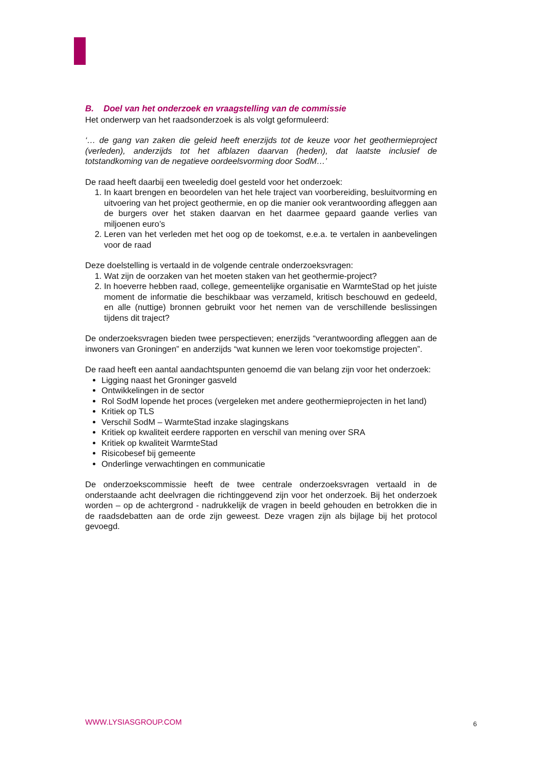B. Doel van het onderzoek en vraagstelling van de commissie
Het onderwerp van het raadsonderzoek is als volgt geformuleerd:
‘… de gang van zaken die geleid heeft enerzijds tot de keuze voor het geothermieproject (verleden), anderzijds tot het afblazen daarvan (heden), dat laatste inclusief de totstandkoming van de negatieve oordeelsvorming door SodM…’
De raad heeft daarbij een tweeledig doel gesteld voor het onderzoek:
1. In kaart brengen en beoordelen van het hele traject van voorbereiding, besluitvorming en uitvoering van het project geothermie, en op die manier ook verantwoording afleggen aan de burgers over het staken daarvan en het daarmee gepaard gaande verlies van miljoenen euro’s
2. Leren van het verleden met het oog op de toekomst, e.e.a. te vertalen in aanbevelingen voor de raad
Deze doelstelling is vertaald in de volgende centrale onderzoeksvragen:
1. Wat zijn de oorzaken van het moeten staken van het geothermie-project?
2. In hoeverre hebben raad, college, gemeentelijke organisatie en WarmteStad op het juiste moment de informatie die beschikbaar was verzameld, kritisch beschouwd en gedeeld, en alle (nuttige) bronnen gebruikt voor het nemen van de verschillende beslissingen tijdens dit traject?
De onderzoeksvragen bieden twee perspectieven; enerzijds “verantwoording afleggen aan de inwoners van Groningen” en anderzijds “wat kunnen we leren voor toekomstige projecten”.
De raad heeft een aantal aandachtspunten genoemd die van belang zijn voor het onderzoek:
Ligging naast het Groninger gasveld
Ontwikkelingen in de sector
Rol SodM lopende het proces (vergeleken met andere geothermieprojecten in het land)
Kritiek op TLS
Verschil SodM – WarmteStad inzake slagingskans
Kritiek op kwaliteit eerdere rapporten en verschil van mening over SRA
Kritiek op kwaliteit WarmteStad
Risicobesef bij gemeente
Onderlinge verwachtingen en communicatie
De onderzoekscommissie heeft de twee centrale onderzoeksvragen vertaald in de onderstaande acht deelvragen die richtinggevend zijn voor het onderzoek. Bij het onderzoek worden – op de achtergrond - nadrukkelijk de vragen in beeld gehouden en betrokken die in de raadsdebatten aan de orde zijn geweest. Deze vragen zijn als bijlage bij het protocol gevoegd.
WWW.LYSIASGROUP.COM 6